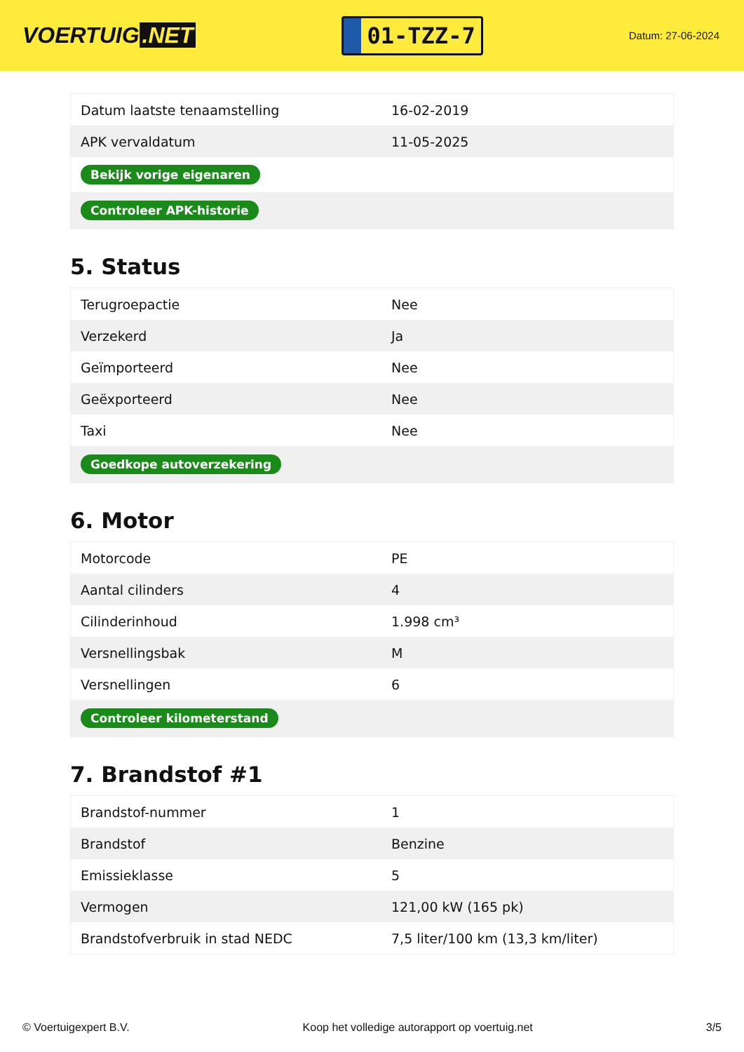VOERTUIG.NET
01-TZZ-7
Datum: 27-06-2024
| Datum laatste tenaamstelling | 16-02-2019 |
| APK vervaldatum | 11-05-2025 |
| Bekijk vorige eigenaren | |
| Controleer APK-historie | |
5. Status
| Terugroepactie | Nee |
| Verzekerd | Ja |
| Geïmporteerd | Nee |
| Geëxporteerd | Nee |
| Taxi | Nee |
| Goedkope autoverzekering | |
6. Motor
| Motorcode | PE |
| Aantal cilinders | 4 |
| Cilinderinhoud | 1.998 cm³ |
| Versnellingsbak | M |
| Versnellingen | 6 |
| Controleer kilometerstand | |
7. Brandstof #1
| Brandstof-nummer | 1 |
| Brandstof | Benzine |
| Emissieklasse | 5 |
| Vermogen | 121,00 kW (165 pk) |
| Brandstofverbruik in stad NEDC | 7,5 liter/100 km (13,3 km/liter) |
© Voertuigexpert B.V. Koop het volledige autorapport op voertuig.net 3/5